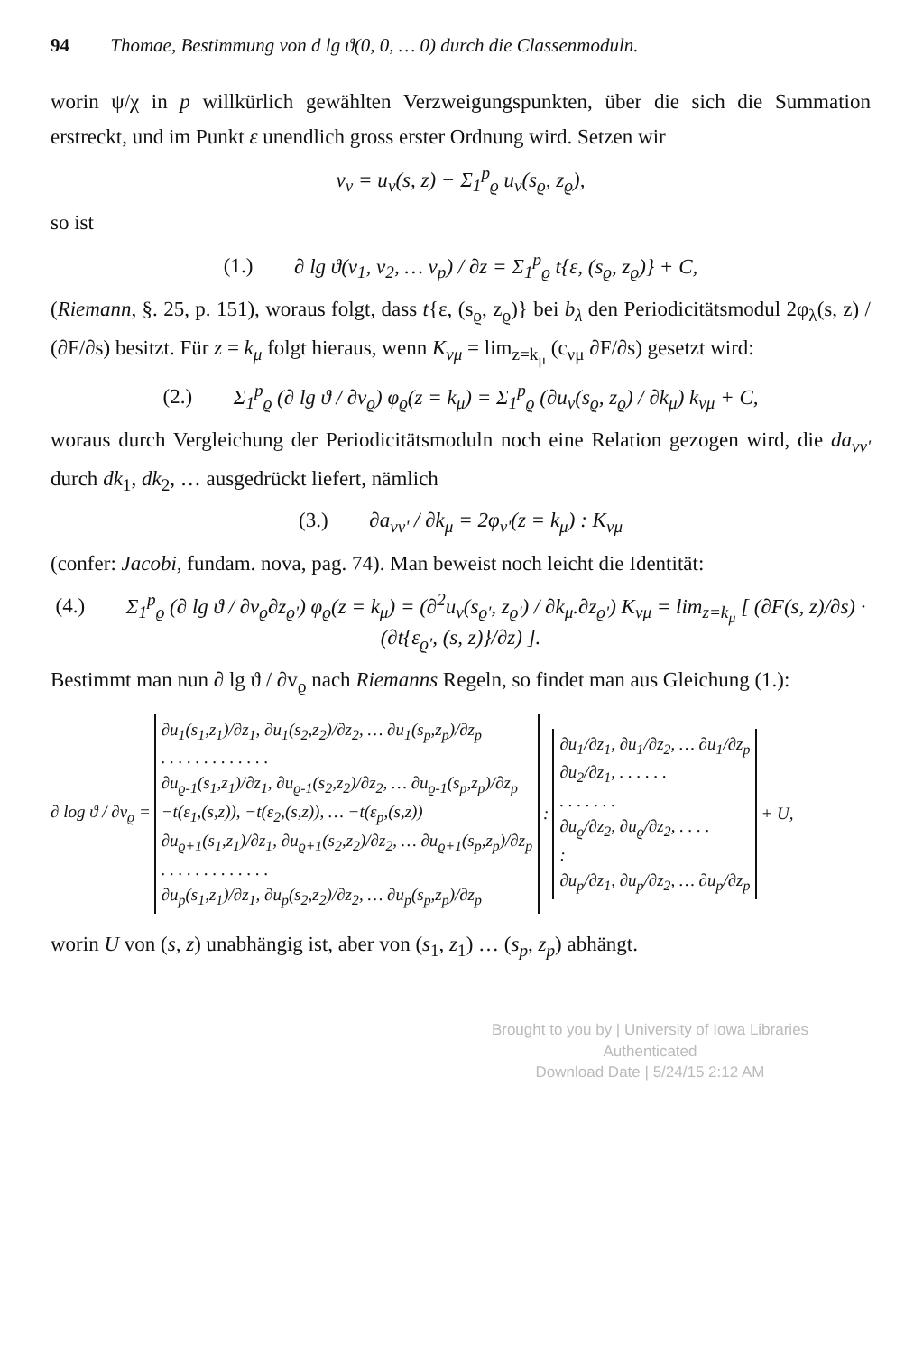94 Thomae, Bestimmung von d lg ϑ(0, 0, … 0) durch die Classenmoduln.
worin ψ/χ in p willkürlich gewählten Verzweigungspunkten, über die sich die Summation erstreckt, und im Punkt ε unendlich gross erster Ordnung wird. Setzen wir
v<sub>ν</sub> = u<sub>ν</sub>(s, z) − Σ<sub>1</sub><sup>p</sup><sub>ϱ</sub> u<sub>ν</sub>(s<sub>ϱ</sub>, z<sub>ϱ</sub>),
so ist
(1.) ∂ lg ϑ(v<sub>1</sub>, v<sub>2</sub>, … v<sub>p</sub>) / ∂z = Σ<sub>1</sub><sup>p</sup><sub>ϱ</sub> t{ε, (s<sub>ϱ</sub>, z<sub>ϱ</sub>)} + C,
(Riemann, §. 25, p. 151), woraus folgt, dass t{ε, (s<sub>ϱ</sub>, z<sub>ϱ</sub>)} bei b<sub>λ</sub> den Periodicitätsmodul 2φ<sub>λ</sub>(s, z) / (∂F/∂s) besitzt. Für z = k<sub>μ</sub> folgt hieraus, wenn K<sub>νμ</sub> = lim<sub>z=k<sub>μ</sub></sub> (c<sub>νμ</sub> ∂F/∂s) gesetzt wird:
(2.) Σ<sub>1</sub><sup>p</sup><sub>ϱ</sub> (∂ lg ϑ / ∂v<sub>ϱ</sub>) φ<sub>ϱ</sub>(z = k<sub>μ</sub>) = Σ<sub>1</sub><sup>p</sup><sub>ϱ</sub> (∂u<sub>ν</sub>(s<sub>ϱ</sub>, z<sub>ϱ</sub>) / ∂k<sub>μ</sub>) k<sub>νμ</sub> + C,
woraus durch Vergleichung der Periodicitätsmoduln noch eine Relation gezogen wird, die da<sub>νν'</sub> durch dk<sub>1</sub>, dk<sub>2</sub>, … ausgedrückt liefert, nämlich
(3.) ∂a<sub>νν'</sub> / ∂k<sub>μ</sub> = 2φ<sub>ν'</sub>(z = k<sub>μ</sub>) : K<sub>νμ</sub>
(confer: Jacobi, fundam. nova, pag. 74). Man beweist noch leicht die Identität:
(4.) Σ<sub>1</sub><sup>p</sup><sub>ϱ</sub> (∂ lg ϑ / ∂v<sub>ϱ</sub>∂z<sub>ϱ'</sub>) φ<sub>ϱ</sub>(z = k<sub>μ</sub>) = (∂<sup>2</sup>u<sub>ν</sub>(s<sub>ϱ'</sub>, z<sub>ϱ'</sub>) / ∂k<sub>μ</sub>.∂z<sub>ϱ'</sub>) K<sub>νμ</sub> = lim<sub>z=k<sub>μ</sub></sub> [ (∂F(s, z)/∂s) · (∂t{ε<sub>ϱ'</sub>, (s, z)}/∂z) ].
Bestimmt man nun ∂ lg ϑ / ∂v<sub>ϱ</sub> nach Riemanns Regeln, so findet man aus Gleichung (1.):
∂ log ϑ / ∂v<sub>ϱ</sub> =
∂u<sub>1</sub>(s<sub>1</sub>,z<sub>1</sub>)/∂z<sub>1</sub>, ∂u<sub>1</sub>(s<sub>2</sub>,z<sub>2</sub>)/∂z<sub>2</sub>, … ∂u<sub>1</sub>(s<sub>p</sub>,z<sub>p</sub>)/∂z<sub>p</sub>
. . . . . . . . . . . . .
∂u<sub>ϱ-1</sub>(s<sub>1</sub>,z<sub>1</sub>)/∂z<sub>1</sub>, ∂u<sub>ϱ-1</sub>(s<sub>2</sub>,z<sub>2</sub>)/∂z<sub>2</sub>, … ∂u<sub>ϱ-1</sub>(s<sub>p</sub>,z<sub>p</sub>)/∂z<sub>p</sub>
−t(ε<sub>1</sub>,(s,z)), −t(ε<sub>2</sub>,(s,z)), … −t(ε<sub>p</sub>,(s,z))
∂u<sub>ϱ+1</sub>(s<sub>1</sub>,z<sub>1</sub>)/∂z<sub>1</sub>, ∂u<sub>ϱ+1</sub>(s<sub>2</sub>,z<sub>2</sub>)/∂z<sub>2</sub>, … ∂u<sub>ϱ+1</sub>(s<sub>p</sub>,z<sub>p</sub>)/∂z<sub>p</sub>
. . . . . . . . . . . . .
∂u<sub>p</sub>(s<sub>1</sub>,z<sub>1</sub>)/∂z<sub>1</sub>, ∂u<sub>p</sub>(s<sub>2</sub>,z<sub>2</sub>)/∂z<sub>2</sub>, … ∂u<sub>p</sub>(s<sub>p</sub>,z<sub>p</sub>)/∂z<sub>p</sub>
:
∂u<sub>1</sub>/∂z<sub>1</sub>, ∂u<sub>1</sub>/∂z<sub>2</sub>, … ∂u<sub>1</sub>/∂z<sub>p</sub>
∂u<sub>2</sub>/∂z<sub>1</sub>, . . . . . .
. . . . . . .
∂u<sub>ϱ</sub>/∂z<sub>2</sub>, ∂u<sub>ϱ</sub>/∂z<sub>2</sub>, . . . .
:
∂u<sub>p</sub>/∂z<sub>1</sub>, ∂u<sub>p</sub>/∂z<sub>2</sub>, … ∂u<sub>p</sub>/∂z<sub>p</sub>
+ U,
worin U von (s, z) unabhängig ist, aber von (s<sub>1</sub>, z<sub>1</sub>) … (s<sub>p</sub>, z<sub>p</sub>) abhängt.
Brought to you by | University of Iowa Libraries
Authenticated
Download Date | 5/24/15 2:12 AM